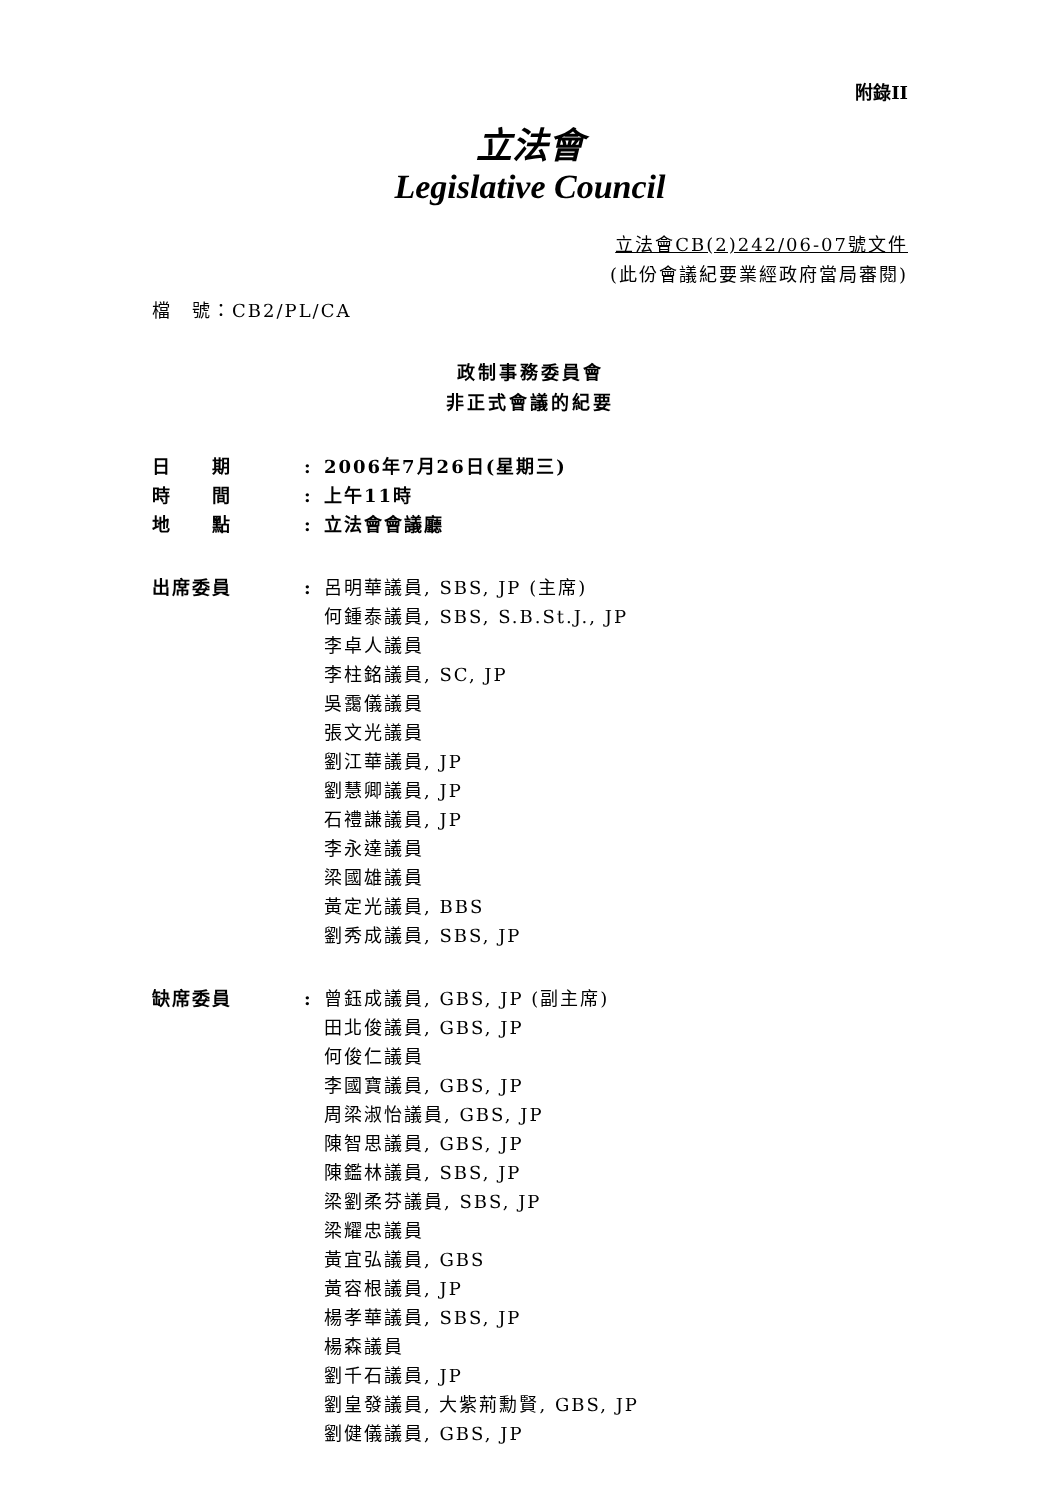附錄II
立法會
Legislative Council
立法會CB(2)242/06-07號文件
(此份會議紀要業經政府當局審閱)
檔　號：CB2/PL/CA
政制事務委員會
非正式會議的紀要
| 日 期 | : | 2006年7月26日(星期三) |
| 時 間 | : | 上午11時 |
| 地 點 | : | 立法會會議廳 |
| 出席委員 | : | 呂明華議員, SBS, JP (主席) 何鍾泰議員, SBS, S.B.St.J., JP 李卓人議員 李柱銘議員, SC, JP 吳靄儀議員 張文光議員 劉江華議員, JP 劉慧卿議員, JP 石禮謙議員, JP 李永達議員 梁國雄議員 黃定光議員, BBS 劉秀成議員, SBS, JP |
| 缺席委員 | : | 曾鈺成議員, GBS, JP (副主席) 田北俊議員, GBS, JP 何俊仁議員 李國寶議員, GBS, JP 周梁淑怡議員, GBS, JP 陳智思議員, GBS, JP 陳鑑林議員, SBS, JP 梁劉柔芬議員, SBS, JP 梁耀忠議員 黃宜弘議員, GBS 黃容根議員, JP 楊孝華議員, SBS, JP 楊森議員 劉千石議員, JP 劉皇發議員, 大紫荊勳賢, GBS, JP 劉健儀議員, GBS, JP |